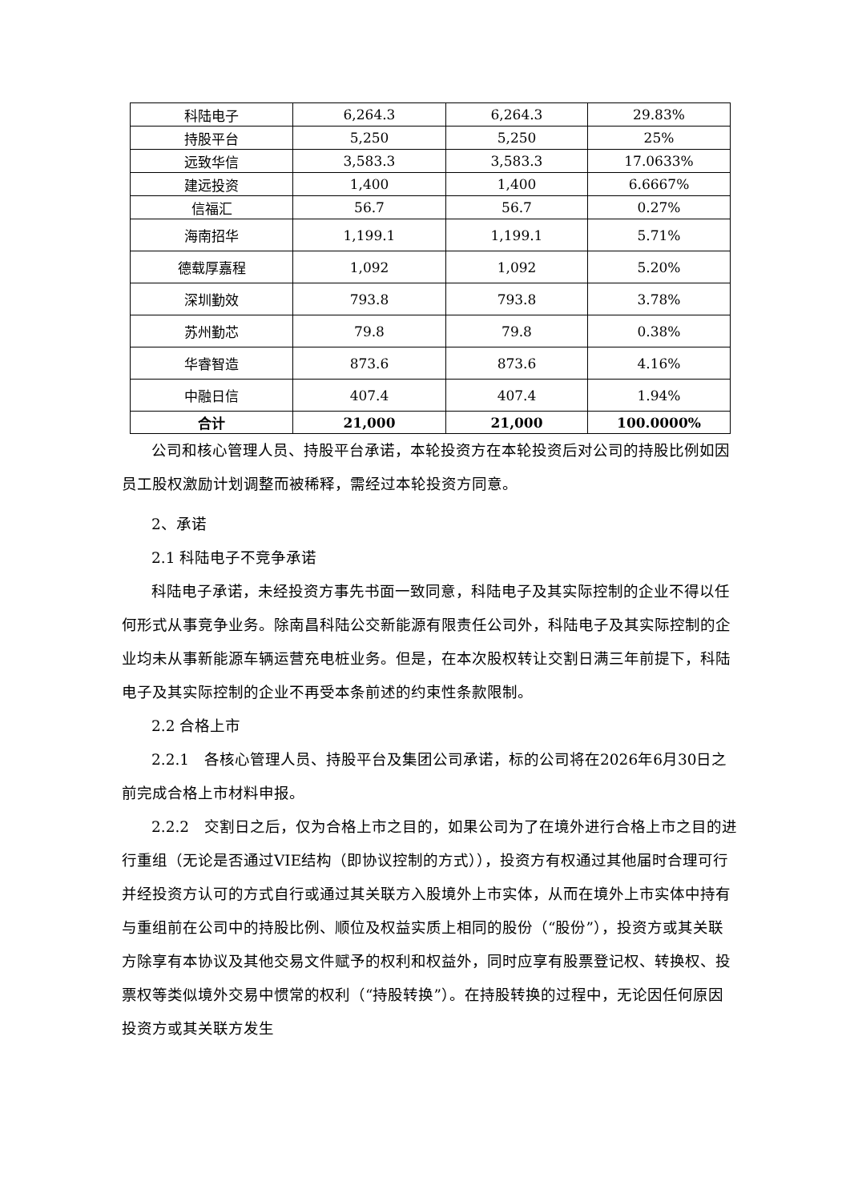| 科陆电子 | 6,264.3 | 6,264.3 | 29.83% |
| 持股平台 | 5,250 | 5,250 | 25% |
| 远致华信 | 3,583.3 | 3,583.3 | 17.0633% |
| 建远投资 | 1,400 | 1,400 | 6.6667% |
| 信福汇 | 56.7 | 56.7 | 0.27% |
| 海南招华 | 1,199.1 | 1,199.1 | 5.71% |
| 德载厚嘉程 | 1,092 | 1,092 | 5.20% |
| 深圳勤效 | 793.8 | 793.8 | 3.78% |
| 苏州勤芯 | 79.8 | 79.8 | 0.38% |
| 华睿智造 | 873.6 | 873.6 | 4.16% |
| 中融日信 | 407.4 | 407.4 | 1.94% |
| 合计 | 21,000 | 21,000 | 100.0000% |
公司和核心管理人员、持股平台承诺，本轮投资方在本轮投资后对公司的持股比例如因员工股权激励计划调整而被稀释，需经过本轮投资方同意。
2、承诺
2.1 科陆电子不竞争承诺
科陆电子承诺，未经投资方事先书面一致同意，科陆电子及其实际控制的企业不得以任何形式从事竞争业务。除南昌科陆公交新能源有限责任公司外，科陆电子及其实际控制的企业均未从事新能源车辆运营充电桩业务。但是，在本次股权转让交割日满三年前提下，科陆电子及其实际控制的企业不再受本条前述的约束性条款限制。
2.2 合格上市
2.2.1　各核心管理人员、持股平台及集团公司承诺，标的公司将在2026年6月30日之前完成合格上市材料申报。
2.2.2　交割日之后，仅为合格上市之目的，如果公司为了在境外进行合格上市之目的进行重组（无论是否通过VIE结构（即协议控制的方式）），投资方有权通过其他届时合理可行并经投资方认可的方式自行或通过其关联方入股境外上市实体，从而在境外上市实体中持有与重组前在公司中的持股比例、顺位及权益实质上相同的股份（“股份”），投资方或其关联方除享有本协议及其他交易文件赋予的权利和权益外，同时应享有股票登记权、转换权、投票权等类似境外交易中惯常的权利（“持股转换”）。在持股转换的过程中，无论因任何原因投资方或其关联方发生